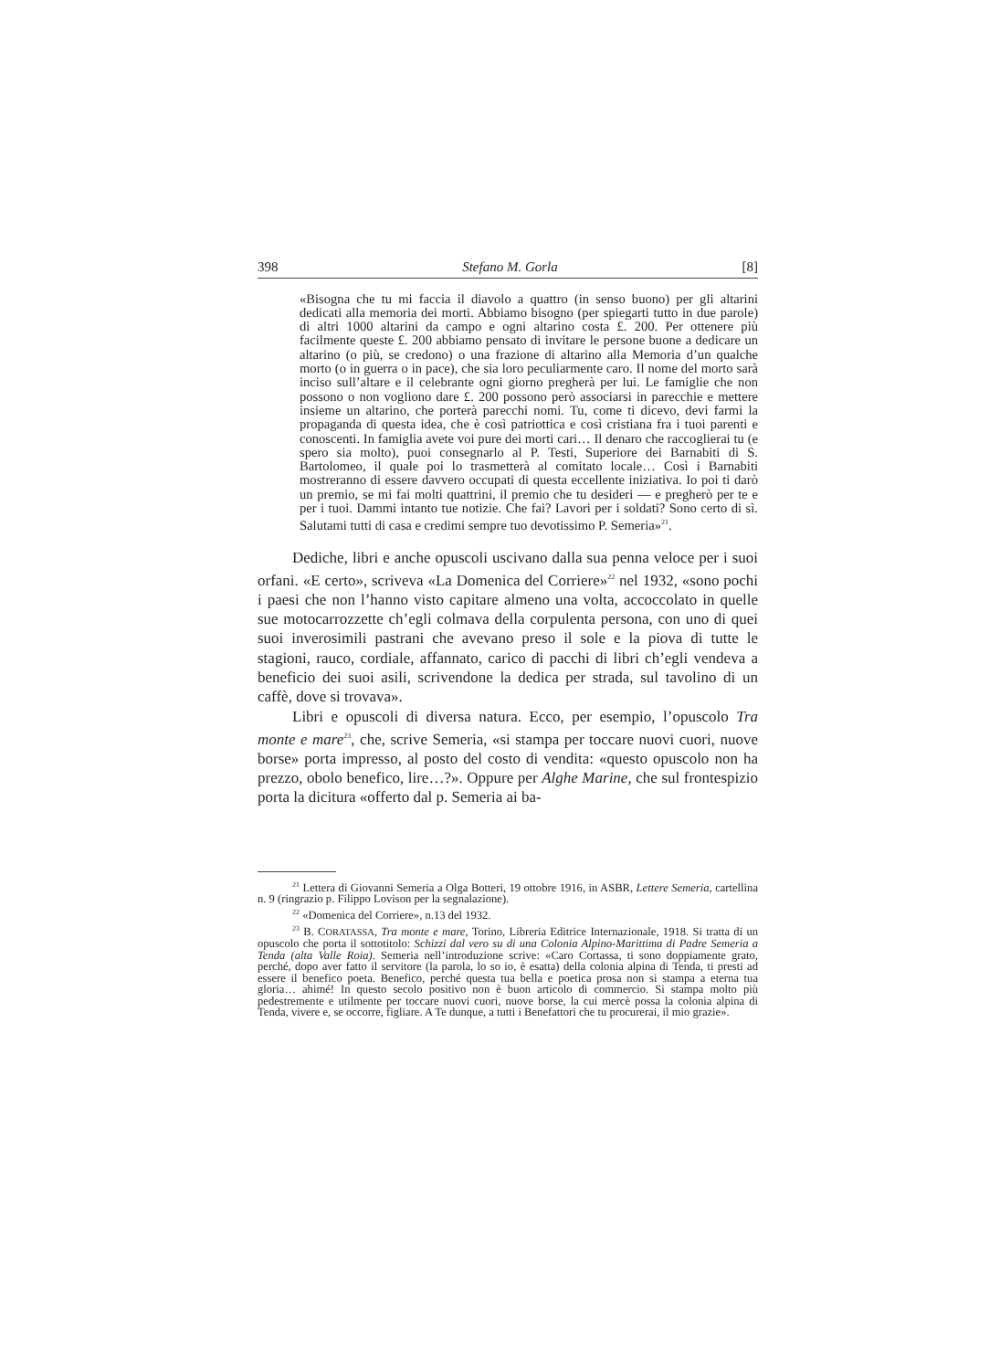398 Stefano M. Gorla [8]
«Bisogna che tu mi faccia il diavolo a quattro (in senso buono) per gli altarini dedicati alla memoria dei morti. Abbiamo bisogno (per spiegarti tutto in due parole) di altri 1000 altarini da campo e ogni altarino costa £. 200. Per ottenere più facilmente queste £. 200 abbiamo pensato di invitare le persone buone a dedicare un altarino (o più, se credono) o una frazione di altarino alla Memoria d’un qualche morto (o in guerra o in pace), che sia loro peculiarmente caro. Il nome del morto sarà inciso sull’altare e il celebrante ogni giorno pregherà per lui. Le famiglie che non possono o non vogliono dare £. 200 possono però associarsi in parecchie e mettere insieme un altarino, che porterà parecchi nomi. Tu, come ti dicevo, devi farmi la propaganda di questa idea, che è così patriottica e così cristiana fra i tuoi parenti e conoscenti. In famiglia avete voi pure dei morti cari… Il denaro che raccoglierai tu (e spero sia molto), puoi consegnarlo al P. Testi, Superiore dei Barnabiti di S. Bartolomeo, il quale poi lo trasmetterà al comitato locale… Così i Barnabiti mostreranno di essere davvero occupati di questa eccellente iniziativa. Io poi ti darò un premio, se mi fai molti quattrini, il premio che tu desideri — e pregherò per te e per i tuoi. Dammi intanto tue notizie. Che fai? Lavori per i soldati? Sono certo di sì. Salutami tutti di casa e credimi sempre tuo devotissimo P. Semeria»<sup>21</sup>.
Dediche, libri e anche opuscoli uscivano dalla sua penna veloce per i suoi orfani. «E certo», scriveva «La Domenica del Corriere»<sup>22</sup> nel 1932, «sono pochi i paesi che non l’hanno visto capitare almeno una volta, accoccolato in quelle sue motocarrozzette ch’egli colmava della corpulenta persona, con uno di quei suoi inverosimili pastrani che avevano preso il sole e la piova di tutte le stagioni, rauco, cordiale, affannato, carico di pacchi di libri ch’egli vendeva a beneficio dei suoi asili, scrivendone la dedica per strada, sul tavolino di un caffè, dove si trovava».
Libri e opuscoli di diversa natura. Ecco, per esempio, l’opuscolo Tra monte e mare<sup>23</sup>, che, scrive Semeria, «si stampa per toccare nuovi cuori, nuove borse» porta impresso, al posto del costo di vendita: «questo opuscolo non ha prezzo, obolo benefico, lire…?». Oppure per Alghe Marine, che sul frontespizio porta la dicitura «offerto dal p. Semeria ai ba-
<sup>21</sup> Lettera di Giovanni Semeria a Olga Botteri, 19 ottobre 1916, in ASBR, Lettere Semeria, cartellina n. 9 (ringrazio p. Filippo Lovison per la segnalazione).
<sup>22</sup> «Domenica del Corriere», n.13 del 1932.
<sup>23</sup> B. CORATASSA, Tra monte e mare, Torino, Libreria Editrice Internazionale, 1918. Si tratta di un opuscolo che porta il sottotitolo: Schizzi dal vero su di una Colonia Alpino-Marittima di Padre Semeria a Tenda (alta Valle Roia). Semeria nell’introduzione scrive: «Caro Cortassa, ti sono doppiamente grato, perché, dopo aver fatto il servitore (la parola, lo so io, è esatta) della colonia alpina di Tenda, ti presti ad essere il benefico poeta. Benefico, perché questa tua bella e poetica prosa non si stampa a eterna tua gloria… ahimé! In questo secolo positivo non è buon articolo di commercio. Si stampa molto più pedestremente e utilmente per toccare nuovi cuori, nuove borse, la cui mercè possa la colonia alpina di Tenda, vivere e, se occorre, figliare. A Te dunque, a tutti i Benefattori che tu procurerai, il mio grazie».